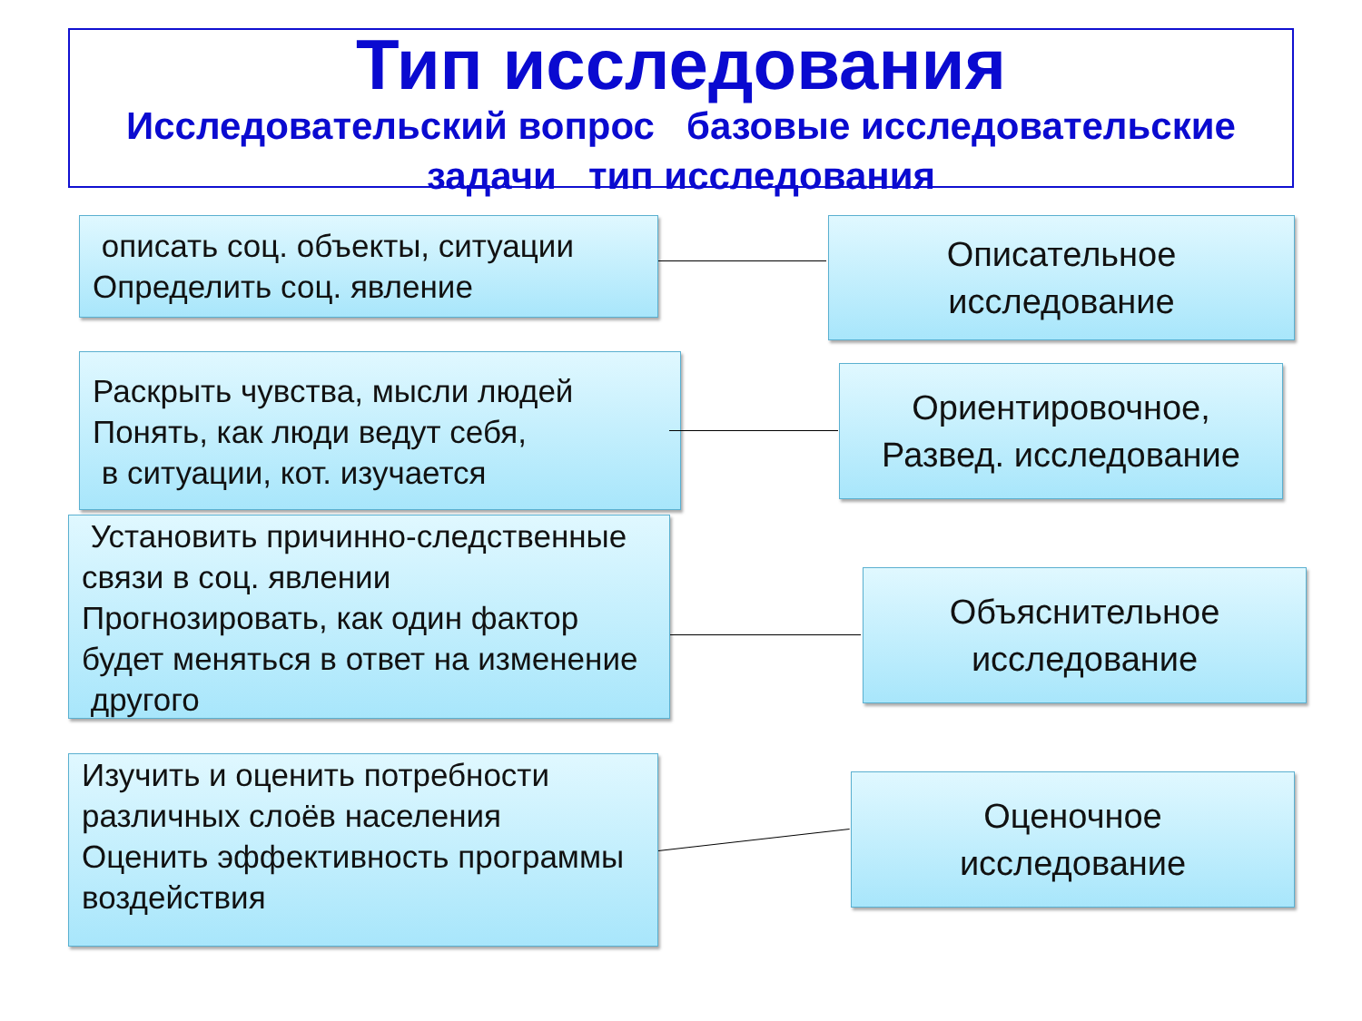Тип исследования
Исследовательский вопрос базовые исследовательские задачи тип исследования
описать соц. объекты, ситуации
Определить соц. явление
Описательное
исследование
Раскрыть чувства, мысли людей
Понять, как люди ведут себя,
в ситуации, кот. изучается
Ориентировочное,
Развед. исследование
Установить причинно-следственные
связи в соц. явлении
Прогнозировать, как один фактор будет меняться в ответ на изменение другого
Объяснительное
исследование
Изучить и оценить потребности различных слоёв населения
Оценить эффективность программы
воздействия
Оценочное
исследование